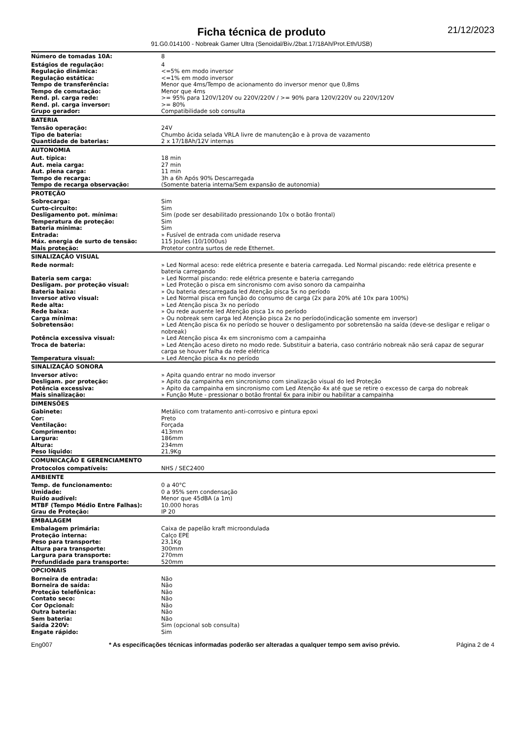21/12/2023
Ficha técnica de produto
91.G0.014100 - Nobreak Gamer Ultra (Senoidal/Biv./2bat.17/18Ah/Prot.Eth/USB)
| Número de tomadas 10A: | 8 |
| Estágios de regulação: | 4 |
| Regulação dinâmica: | <=5% em modo inversor |
| Regulação estática: | <=1% em modo inversor |
| Tempo de transferência: | Menor que 4ms/Tempo de acionamento do inversor menor que 0,8ms |
| Tempo de comutação: | Menor que 4ms |
| Rend. pl. carga rede: | >= 95% para 120V/120V ou 220V/220V / >= 90% para 120V/220V ou 220V/120V |
| Rend. pl. carga inversor: | >= 80% |
| Grupo gerador: | Compatibilidade sob consulta |
| BATERIA | |
| Tensão operação: | 24V |
| Tipo de bateria: | Chumbo ácida selada VRLA livre de manutenção e à prova de vazamento |
| Quantidade de baterias: | 2 x 17/18Ah/12V internas |
| AUTONOMIA | |
| Aut. típica: | 18 min |
| Aut. meia carga: | 27 min |
| Aut. plena carga: | 11 min |
| Tempo de recarga: | 3h a 6h Após 90% Descarregada |
| Tempo de recarga observação: | (Somente bateria interna/Sem expansão de autonomia) |
| PROTEÇÃO | |
| Sobrecarga: | Sim |
| Curto-circuito: | Sim |
| Desligamento pot. mínima: | Sim (pode ser desabilitado pressionando 10x o botão frontal) |
| Temperatura de proteção: | Sim |
| Bateria mínima: | Sim |
| Entrada: | » Fusível de entrada com unidade reserva |
| Máx. energia de surto de tensão: | 115 Joules (10/1000us) |
| Mais proteção: | Protetor contra surtos de rede Ethernet. |
| SINALIZAÇÃO VISUAL | |
| Rede normal: | » Led Normal aceso: rede elétrica presente e bateria carregada. Led Normal piscando: rede elétrica presente e bateria carregando |
| Bateria sem carga: | » Led Normal piscando: rede elétrica presente e bateria carregando |
| Desligam. por proteção visual: | » Led Proteção o pisca em sincronismo com aviso sonoro da campainha |
| Bateria baixa: | » Ou bateria descarregada led Atenção pisca 5x no período |
| Inversor ativo visual: | » Led Normal pisca em função do consumo de carga (2x para 20% até 10x para 100%) |
| Rede alta: | » Led Atenção pisca 3x no período |
| Rede baixa: | » Ou rede ausente led Atenção pisca 1x no período |
| Carga mínima: | » Ou nobreak sem carga led Atenção pisca 2x no período(indicação somente em inversor) |
| Sobretensão: | » Led Atenção pisca 6x no período se houver o desligamento por sobretensão na saída (deve-se desligar e religar o nobreak) |
| Potência excessiva visual: | » Led Atenção pisca 4x em sincronismo com a campainha |
| Troca de bateria: | » Led Atenção aceso direto no modo rede. Substituir a bateria, caso contrário nobreak não será capaz de segurar carga se houver falha da rede elétrica |
| Temperatura visual: | » Led Atenção pisca 4x no período |
| SINALIZAÇÃO SONORA | |
| Inversor ativo: | » Apita quando entrar no modo inversor |
| Desligam. por proteção: | » Apito da campainha em sincronismo com sinalização visual do led Proteção |
| Potência excessiva: | » Apito da campainha em sincronismo com Led Atenção 4x até que se retire o excesso de carga do nobreak |
| Mais sinalização: | » Função Mute - pressionar o botão frontal 6x para inibir ou habilitar a campainha |
| DIMENSÕES | |
| Gabinete: | Metálico com tratamento anti-corrosivo e pintura epoxi |
| Cor: | Preto |
| Ventilação: | Forçada |
| Comprimento: | 413mm |
| Largura: | 186mm |
| Altura: | 234mm |
| Peso líquido: | 21,9Kg |
| COMUNICAÇÃO E GERENCIAMENTO | |
| Protocolos compatíveis: | NHS / SEC2400 |
| AMBIENTE | |
| Temp. de funcionamento: | 0 a 40°C |
| Umidade: | 0 a 95% sem condensação |
| Ruído audível: | Menor que 45dBA (a 1m) |
| MTBF (Tempo Médio Entre Falhas): | 10.000 horas |
| Grau de Proteção: | IP 20 |
| EMBALAGEM | |
| Embalagem primária: | Caixa de papelão kraft microondulada |
| Proteção interna: | Calço EPE |
| Peso para transporte: | 23,1Kg |
| Altura para transporte: | 300mm |
| Largura para transporte: | 270mm |
| Profundidade para transporte: | 520mm |
| OPCIONAIS | |
| Borneira de entrada: | Não |
| Borneira de saída: | Não |
| Proteção telefônica: | Não |
| Contato seco: | Não |
| Cor Opcional: | Não |
| Outra bateria: | Não |
| Sem bateria: | Não |
| Saída 220V: | Sim (opcional sob consulta) |
| Engate rápido: | Sim |
Eng007 * As especificações técnicas informadas poderão ser alteradas a qualquer tempo sem aviso prévio. Página 2 de 4